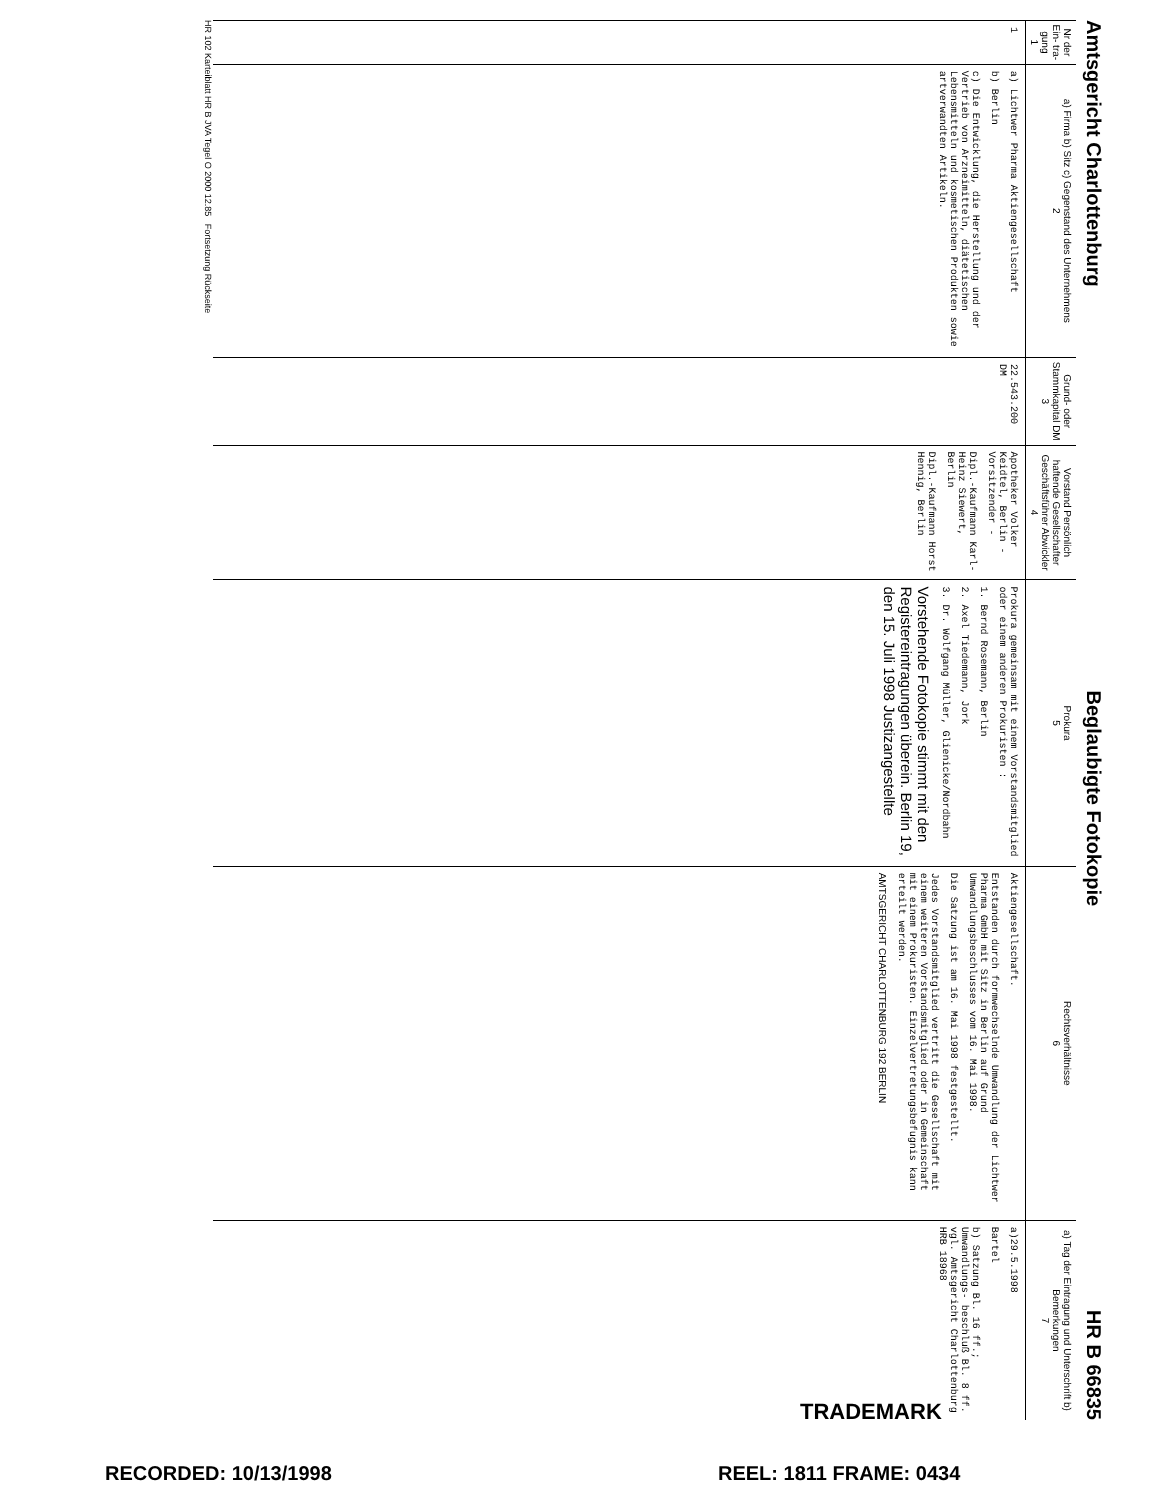Amtsgericht Charlottenburg Beglaubigte Fotokopie HR B 66835
| Nr der Ein- tra- gung 1 | a) Firma b) Sitz c) Gegenstand des Unternehmens 2 | Grund- oder Stammkapital DM 3 | Vorstand Persönlich haftende Gesellschafter Geschäftsführer Abwickler 4 | Prokura 5 | Rechtsverhältnisse 6 | a) Tag der Eintragung und Unterschrift b) Bemerkungen 7 |
| --- | --- | --- | --- | --- | --- | --- |
| 1 | a) Lichtwer Pharma Aktiengesellschaft b) Berlin c) Die Entwicklung, die Herstellung und der Vertrieb von Arzneimitteln, diätetischen Lebensmitteln und kosmetischen Produkten sowie artverwandten Artikeln. | 22.543.200 DM | Apotheker Volker Keidtel, Berlin - Vorsitzender - Dipl.-Kaufmann Karl-Heinz Siewert, Berlin Dipl.-Kaufmann Horst Hennig, Berlin | Prokura gemeinsam mit einem Vorstandsmitglied oder einem anderen Prokuristen : 1. Bernd Rosemann, Berlin 2. Axel Tiedemann, Jork 3. Dr. Wolfgang Müller, Glienicke/Nordbahn Vorstehende Fotokopie stimmt mit den Registereintragungen überein. Berlin 19, den 15. Juli 1998 Justizangestellte | Aktiengesellschaft. Entstanden durch formwechselnde Umwandlung der Lichtwer Pharma GmbH mit Sitz in Berlin auf Grund Umwandlungsbeschlusses vom 16. Mai 1998. Die Satzung ist am 16. Mai 1998 festgestellt. Jedes Vorstandsmitglied vertritt die Gesellschaft mit einem weiteren Vorstandsmitglied oder in Gemeinschaft mit einem Prokuristen. Einzelvertretungsbefugnis kann erteilt werden. AMTSGERICHT CHARLOTTENBURG 192 BERLIN | a)29.5.1998 Bartel b) Satzung Bl. 16 ff.; Umwandlungs- beschluß Bl. 8 ff. vgl. Amtsgericht Charlottenburg HRB 18968 |
HR 102 Karteiblatt HR B JVA Tegel O 2000 12.85 Fortsetzung Rückseite
TRADEMARK
RECORDED: 10/13/1998 REEL: 1811 FRAME: 0434